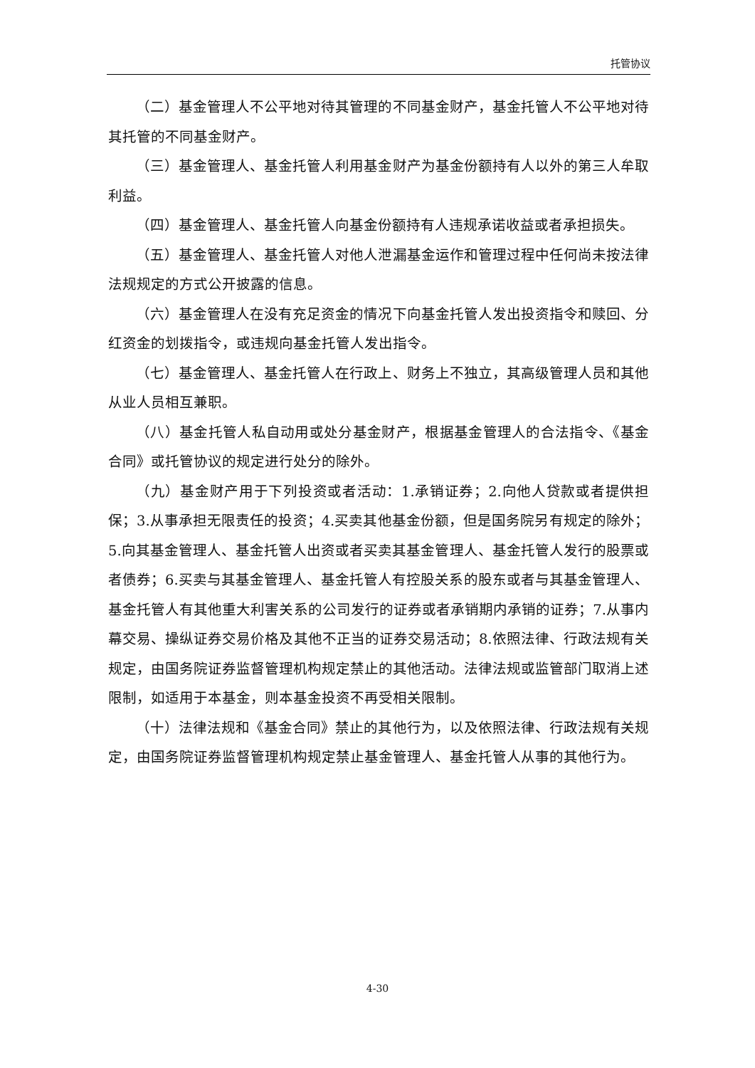托管协议
（二）基金管理人不公平地对待其管理的不同基金财产，基金托管人不公平地对待其托管的不同基金财产。
（三）基金管理人、基金托管人利用基金财产为基金份额持有人以外的第三人牟取利益。
（四）基金管理人、基金托管人向基金份额持有人违规承诺收益或者承担损失。
（五）基金管理人、基金托管人对他人泄漏基金运作和管理过程中任何尚未按法律法规规定的方式公开披露的信息。
（六）基金管理人在没有充足资金的情况下向基金托管人发出投资指令和赎回、分红资金的划拨指令，或违规向基金托管人发出指令。
（七）基金管理人、基金托管人在行政上、财务上不独立，其高级管理人员和其他从业人员相互兼职。
（八）基金托管人私自动用或处分基金财产，根据基金管理人的合法指令、《基金合同》或托管协议的规定进行处分的除外。
（九）基金财产用于下列投资或者活动：1.承销证券；2.向他人贷款或者提供担保；3.从事承担无限责任的投资；4.买卖其他基金份额，但是国务院另有规定的除外；5.向其基金管理人、基金托管人出资或者买卖其基金管理人、基金托管人发行的股票或者债券；6.买卖与其基金管理人、基金托管人有控股关系的股东或者与其基金管理人、基金托管人有其他重大利害关系的公司发行的证券或者承销期内承销的证券；7.从事内幕交易、操纵证券交易价格及其他不正当的证券交易活动；8.依照法律、行政法规有关规定，由国务院证券监督管理机构规定禁止的其他活动。法律法规或监管部门取消上述限制，如适用于本基金，则本基金投资不再受相关限制。
（十）法律法规和《基金合同》禁止的其他行为，以及依照法律、行政法规有关规定，由国务院证券监督管理机构规定禁止基金管理人、基金托管人从事的其他行为。
4-30